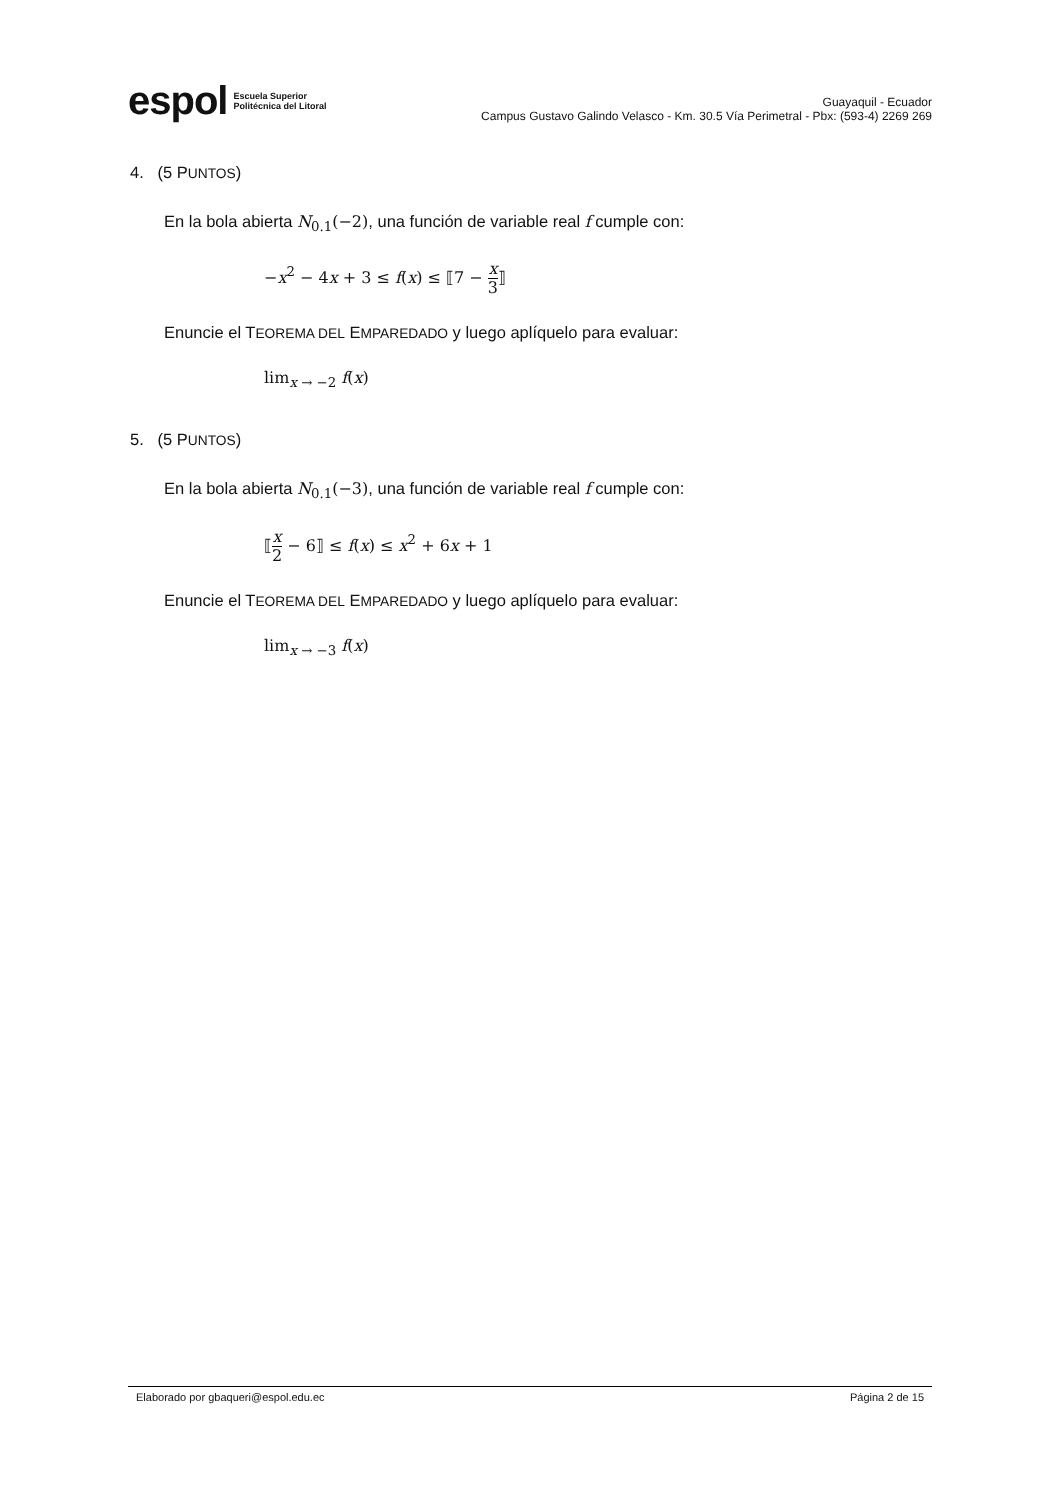espol Escuela Superior
Politécnica del Litoral
Guayaquil - Ecuador
Campus Gustavo Galindo Velasco - Km. 30.5 Vía Perimetral - Pbx: (593-4) 2269 269
4. (5 PUNTOS)
En la bola abierta N<sub>0.1</sub>(−2), una función de variable real f cumple con:
−x<sup>2</sup> − 4x + 3 ≤ f(x) ≤ ⟦7 − x 3⟧
Enuncie el TEOREMA DEL EMPAREDADO y luego aplíquelo para evaluar:
lim<sub>x → −2</sub> f(x)
5. (5 PUNTOS)
En la bola abierta N<sub>0.1</sub>(−3), una función de variable real f cumple con:
⟦x 2 − 6⟧ ≤ f(x) ≤ x<sup>2</sup> + 6x + 1
Enuncie el TEOREMA DEL EMPAREDADO y luego aplíquelo para evaluar:
lim<sub>x → −3</sub> f(x)
Elaborado por gbaqueri@espol.edu.ec Página 2 de 15